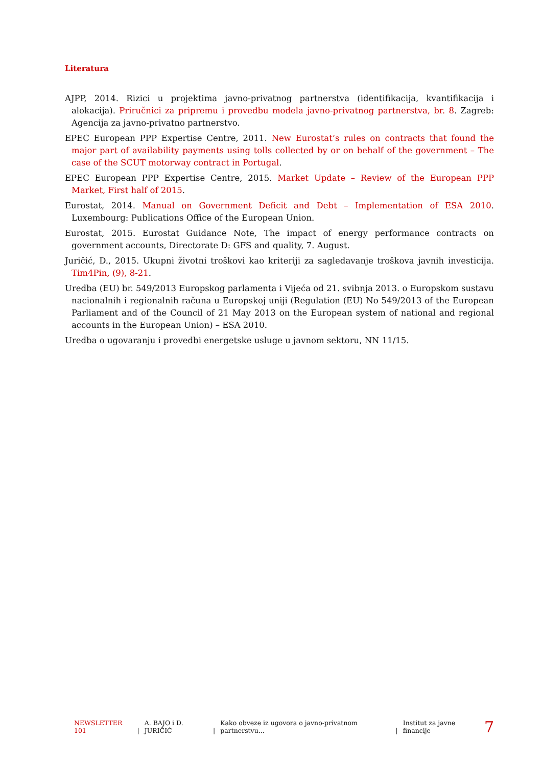Literatura
AJPP, 2014. Rizici u projektima javno-privatnog partnerstva (identifikacija, kvantifikacija i alokacija). Priručnici za pripremu i provedbu modela javno-privatnog partnerstva, br. 8. Zagreb: Agencija za javno-privatno partnerstvo.
EPEC European PPP Expertise Centre, 2011. New Eurostat’s rules on contracts that found the major part of availability payments using tolls collected by or on behalf of the government – The case of the SCUT motorway contract in Portugal.
EPEC European PPP Expertise Centre, 2015. Market Update – Review of the European PPP Market, First half of 2015.
Eurostat, 2014. Manual on Government Deficit and Debt – Implementation of ESA 2010. Luxembourg: Publications Office of the European Union.
Eurostat, 2015. Eurostat Guidance Note, The impact of energy performance contracts on government accounts, Directorate D: GFS and quality, 7. August.
Juričić, D., 2015. Ukupni životni troškovi kao kriteriji za sagledavanje troškova javnih investicija. Tim4Pin, (9), 8-21.
Uredba (EU) br. 549/2013 Europskog parlamenta i Vijeća od 21. svibnja 2013. o Europskom sustavu nacionalnih i regionalnih računa u Europskoj uniji (Regulation (EU) No 549/2013 of the European Parliament and of the Council of 21 May 2013 on the European system of national and regional accounts in the European Union) – ESA 2010.
Uredba o ugovaranju i provedbi energetske usluge u javnom sektoru, NN 11/15.
NEWSLETTER 101 | A. BAJO i D. JURIČIĆ | Kako obveze iz ugovora o javno-privatnom partnerstvu... | Institut za javne financije 7